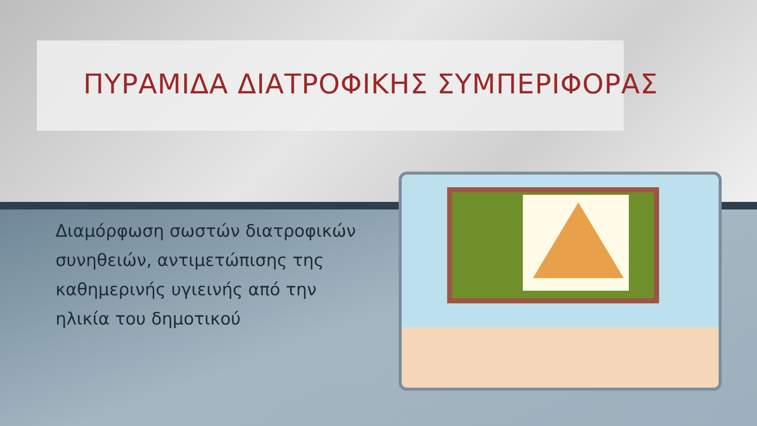ΠΥΡΑΜΙΔΑ ΔΙΑΤΡΟΦΙΚΗΣ ΣΥΜΠΕΡΙΦΟΡΑΣ
Διαμόρφωση σωστών διατροφικών συνηθειών, αντιμετώπισης της καθημερινής υγιεινής από την ηλικία του δημοτικού